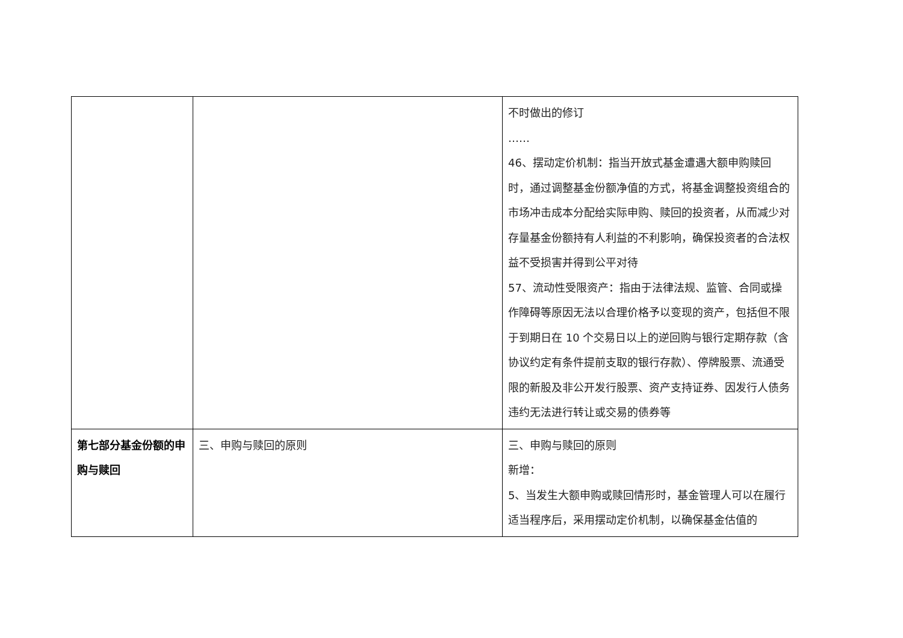| | | 不时做出的修订 …… 46、摆动定价机制：指当开放式基金遭遇大额申购赎回时，通过调整基金份额净值的方式，将基金调整投资组合的市场冲击成本分配给实际申购、赎回的投资者，从而减少对存量基金份额持有人利益的不利影响，确保投资者的合法权益不受损害并得到公平对待 57、流动性受限资产：指由于法律法规、监管、合同或操作障碍等原因无法以合理价格予以变现的资产，包括但不限于到期日在 10 个交易日以上的逆回购与银行定期存款（含协议约定有条件提前支取的银行存款）、停牌股票、流通受限的新股及非公开发行股票、资产支持证券、因发行人债务违约无法进行转让或交易的债券等 |
| 第七部分基金份额的申购与赎回 | 三、申购与赎回的原则 | 三、申购与赎回的原则 新增： 5、当发生大额申购或赎回情形时，基金管理人可以在履行适当程序后，采用摆动定价机制，以确保基金估值的 |